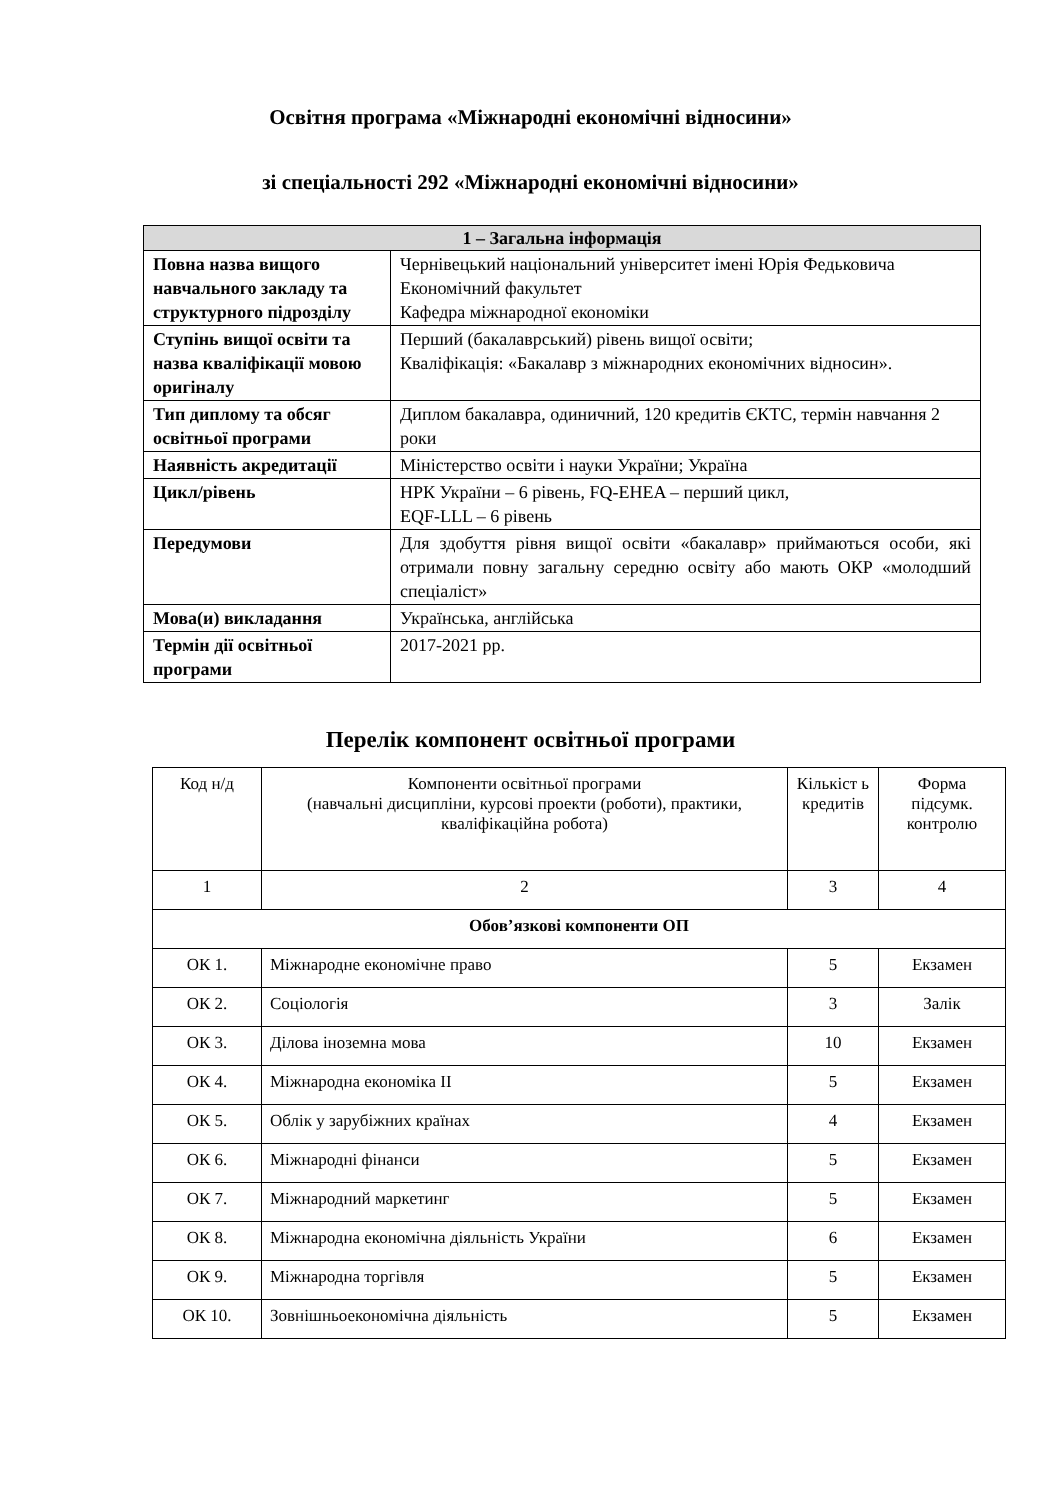Освітня програма «Міжнародні економічні відносини»
зі спеціальності 292 «Міжнародні економічні відносини»
| 1 – Загальна інформація | |
| --- | --- |
| Повна назва вищого навчального закладу та структурного підрозділу | Чернівецький національний університет імені Юрія Федьковича Економічний факультет Кафедра міжнародної економіки |
| Ступінь вищої освіти та назва кваліфікації мовою оригіналу | Перший (бакалаврський) рівень вищої освіти; Кваліфікація: «Бакалавр з міжнародних економічних відносин». |
| Тип диплому та обсяг освітньої програми | Диплом бакалавра, одиничний, 120 кредитів ЄКТС, термін навчання 2 роки |
| Наявність акредитації | Міністерство освіти і науки України; Україна |
| Цикл/рівень | НРК України – 6 рівень, FQ-EHEA – перший цикл, EQF-LLL – 6 рівень |
| Передумови | Для здобуття рівня вищої освіти «бакалавр» приймаються особи, які отримали повну загальну середню освіту або мають ОКР «молодший спеціаліст» |
| Мова(и) викладання | Українська, англійська |
| Термін дії освітньої програми | 2017-2021 рр. |
Перелік компонент освітньої програми
| Код н/д | Компоненти освітньої програми (навчальні дисципліни, курсові проекти (роботи), практики, кваліфікаційна робота) | Кількіст ь кредитів | Форма підсумк. контролю |
| 1 | 2 | 3 | 4 |
| Обов’язкові компоненти ОП | | | |
| ОК 1. | Міжнародне економічне право | 5 | Екзамен |
| ОК 2. | Соціологія | 3 | Залік |
| ОК 3. | Ділова іноземна мова | 10 | Екзамен |
| ОК 4. | Міжнародна економіка ІІ | 5 | Екзамен |
| ОК 5. | Облік у зарубіжних країнах | 4 | Екзамен |
| ОК 6. | Міжнародні фінанси | 5 | Екзамен |
| ОК 7. | Міжнародний маркетинг | 5 | Екзамен |
| ОК 8. | Міжнародна економічна діяльність України | 6 | Екзамен |
| ОК 9. | Міжнародна торгівля | 5 | Екзамен |
| ОК 10. | Зовнішньоекономічна діяльність | 5 | Екзамен |